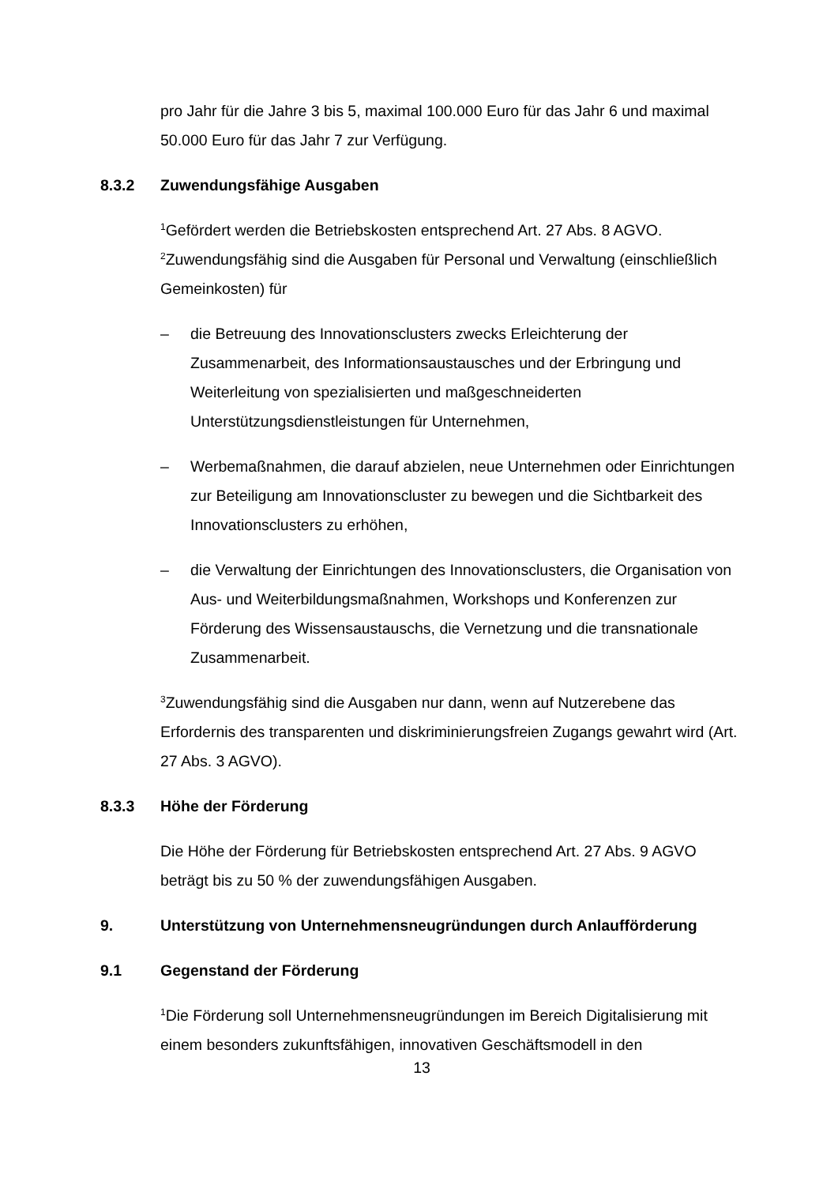pro Jahr für die Jahre 3 bis 5, maximal 100.000 Euro für das Jahr 6 und maximal 50.000 Euro für das Jahr 7 zur Verfügung.
8.3.2 Zuwendungsfähige Ausgaben
<sup>1</sup> Gefördert werden die Betriebskosten entsprechend Art. 27 Abs. 8 AGVO. <sup>2</sup>Zuwendungsfähig sind die Ausgaben für Personal und Verwaltung (einschließlich Gemeinkosten) für
– die Betreuung des Innovationsclusters zwecks Erleichterung der Zusammenarbeit, des Informationsaustausches und der Erbringung und Weiterleitung von spezialisierten und maßgeschneiderten Unterstützungsdienstleistungen für Unternehmen,
– Werbemaßnahmen, die darauf abzielen, neue Unternehmen oder Einrichtungen zur Beteiligung am Innovationscluster zu bewegen und die Sichtbarkeit des Innovationsclusters zu erhöhen,
– die Verwaltung der Einrichtungen des Innovationsclusters, die Organisation von Aus- und Weiterbildungsmaßnahmen, Workshops und Konferenzen zur Förderung des Wissensaustauschs, die Vernetzung und die transnationale Zusammenarbeit.
<sup>3</sup> Zuwendungsfähig sind die Ausgaben nur dann, wenn auf Nutzerebene das Erfordernis des transparenten und diskriminierungsfreien Zugangs gewahrt wird (Art. 27 Abs. 3 AGVO).
8.3.3 Höhe der Förderung
Die Höhe der Förderung für Betriebskosten entsprechend Art. 27 Abs. 9 AGVO beträgt bis zu 50 % der zuwendungsfähigen Ausgaben.
9. Unterstützung von Unternehmensneugründungen durch Anlaufförderung
9.1 Gegenstand der Förderung
<sup>1</sup> Die Förderung soll Unternehmensneugründungen im Bereich Digitalisierung mit einem besonders zukunftsfähigen, innovativen Geschäftsmodell in den
13